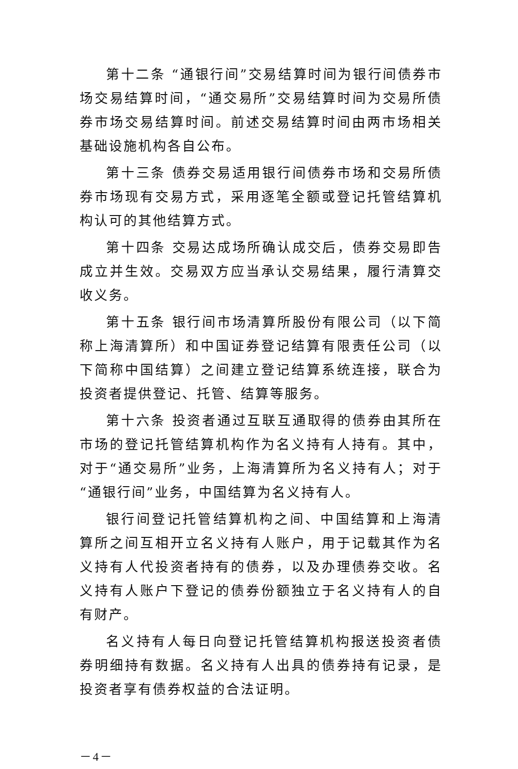第十二条 “通银行间”交易结算时间为银行间债券市场交易结算时间，“通交易所”交易结算时间为交易所债券市场交易结算时间。前述交易结算时间由两市场相关基础设施机构各自公布。
第十三条 债券交易适用银行间债券市场和交易所债券市场现有交易方式，采用逐笔全额或登记托管结算机构认可的其他结算方式。
第十四条 交易达成场所确认成交后，债券交易即告成立并生效。交易双方应当承认交易结果，履行清算交收义务。
第十五条 银行间市场清算所股份有限公司（以下简称上海清算所）和中国证券登记结算有限责任公司（以下简称中国结算）之间建立登记结算系统连接，联合为投资者提供登记、托管、结算等服务。
第十六条 投资者通过互联互通取得的债券由其所在市场的登记托管结算机构作为名义持有人持有。其中，对于“通交易所”业务，上海清算所为名义持有人；对于“通银行间”业务，中国结算为名义持有人。
银行间登记托管结算机构之间、中国结算和上海清算所之间互相开立名义持有人账户，用于记载其作为名义持有人代投资者持有的债券，以及办理债券交收。名义持有人账户下登记的债券份额独立于名义持有人的自有财产。
名义持有人每日向登记托管结算机构报送投资者债券明细持有数据。名义持有人出具的债券持有记录，是投资者享有债券权益的合法证明。
－4－